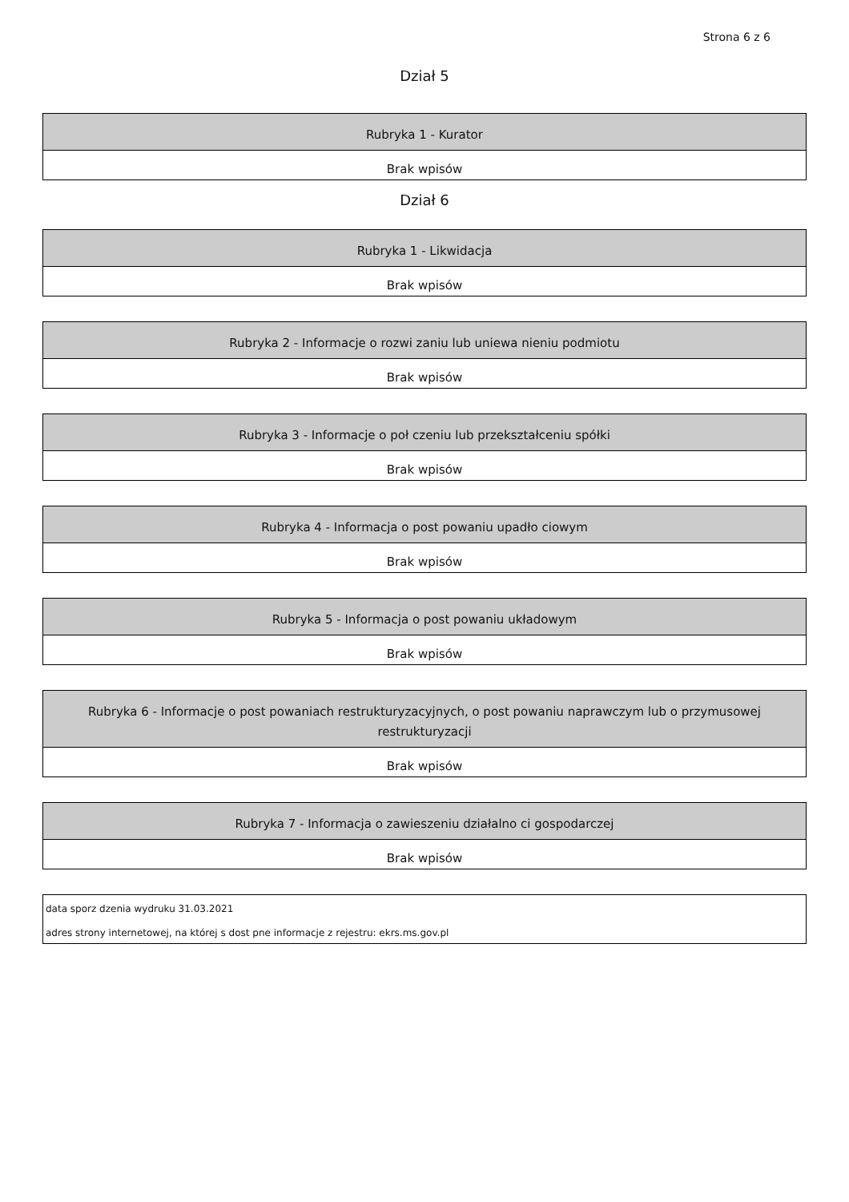Strona 6 z 6
Dział 5
| Rubryka 1 - Kurator |
| --- |
| Brak wpisów |
Dział 6
| Rubryka 1 - Likwidacja |
| --- |
| Brak wpisów |
| Rubryka 2 - Informacje o rozwi zaniu lub uniewa nieniu podmiotu |
| --- |
| Brak wpisów |
| Rubryka 3 - Informacje o poł czeniu lub przekształceniu spółki |
| --- |
| Brak wpisów |
| Rubryka 4 - Informacja o post powaniu upadło ciowym |
| --- |
| Brak wpisów |
| Rubryka 5 - Informacja o post powaniu układowym |
| --- |
| Brak wpisów |
| Rubryka 6 - Informacje o post powaniach restrukturyzacyjnych, o post powaniu naprawczym lub o przymusowej restrukturyzacji |
| --- |
| Brak wpisów |
| Rubryka 7 - Informacja o zawieszeniu działalno ci gospodarczej |
| --- |
| Brak wpisów |
data sporz dzenia wydruku 31.03.2021
adres strony internetowej, na której s dost pne informacje z rejestru: ekrs.ms.gov.pl